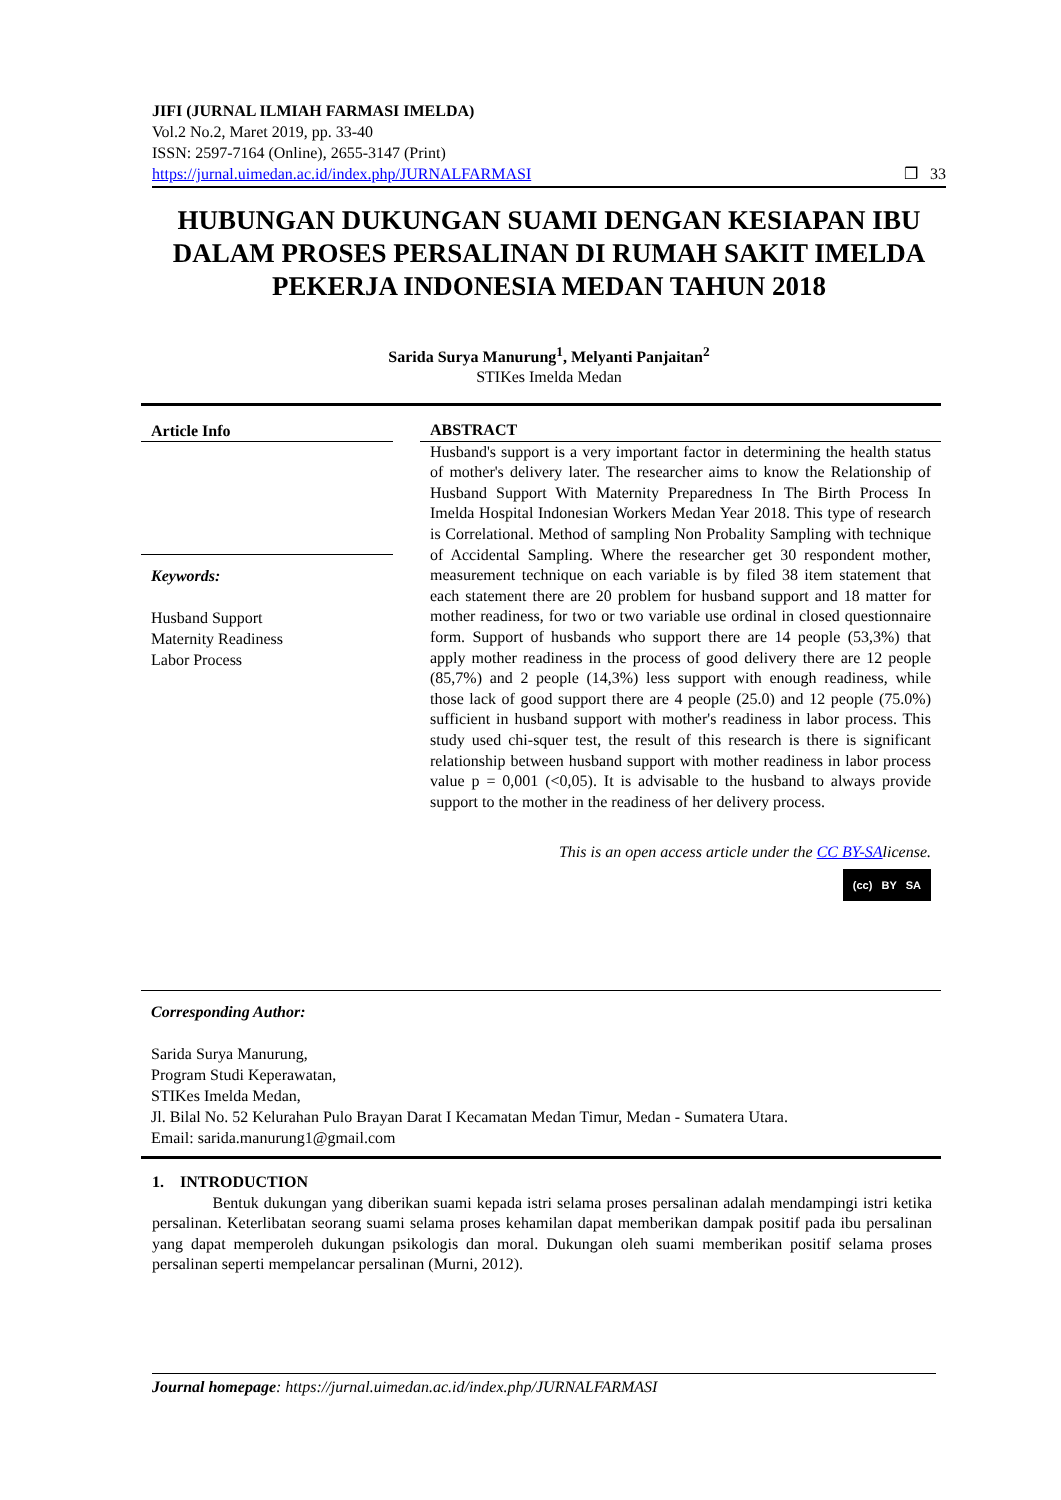JIFI (JURNAL ILMIAH FARMASI IMELDA)
Vol.2 No.2, Maret 2019, pp. 33-40
ISSN: 2597-7164 (Online), 2655-3147 (Print)
https://jurnal.uimedan.ac.id/index.php/JURNALFARMASI ❐ 33
HUBUNGAN DUKUNGAN SUAMI DENGAN KESIAPAN IBU DALAM PROSES PERSALINAN DI RUMAH SAKIT IMELDA PEKERJA INDONESIA MEDAN TAHUN 2018
Sarida Surya Manurung<sup>1</sup>, Melyanti Panjaitan<sup>2</sup>
STIKes Imelda Medan
Article Info
Keywords:
Husband Support
Maternity Readiness
Labor Process
ABSTRACT
Husband's support is a very important factor in determining the health status of mother's delivery later. The researcher aims to know the Relationship of Husband Support With Maternity Preparedness In The Birth Process In Imelda Hospital Indonesian Workers Medan Year 2018. This type of research is Correlational. Method of sampling Non Probality Sampling with technique of Accidental Sampling. Where the researcher get 30 respondent mother, measurement technique on each variable is by filed 38 item statement that each statement there are 20 problem for husband support and 18 matter for mother readiness, for two or two variable use ordinal in closed questionnaire form. Support of husbands who support there are 14 people (53,3%) that apply mother readiness in the process of good delivery there are 12 people (85,7%) and 2 people (14,3%) less support with enough readiness, while those lack of good support there are 4 people (25.0) and 12 people (75.0%) sufficient in husband support with mother's readiness in labor process. This study used chi-squer test, the result of this research is there is significant relationship between husband support with mother readiness in labor process value p = 0,001 (<0,05). It is advisable to the husband to always provide support to the mother in the readiness of her delivery process.
This is an open access article under the CC BY-SAlicense.
(cc) BY SA
Corresponding Author:
Sarida Surya Manurung,
Program Studi Keperawatan,
STIKes Imelda Medan,
Jl. Bilal No. 52 Kelurahan Pulo Brayan Darat I Kecamatan Medan Timur, Medan - Sumatera Utara.
Email: sarida.manurung1@gmail.com
1. INTRODUCTION
Bentuk dukungan yang diberikan suami kepada istri selama proses persalinan adalah mendampingi istri ketika persalinan. Keterlibatan seorang suami selama proses kehamilan dapat memberikan dampak positif pada ibu persalinan yang dapat memperoleh dukungan psikologis dan moral. Dukungan oleh suami memberikan positif selama proses persalinan seperti mempelancar persalinan (Murni, 2012).
Journal homepage: https://jurnal.uimedan.ac.id/index.php/JURNALFARMASI